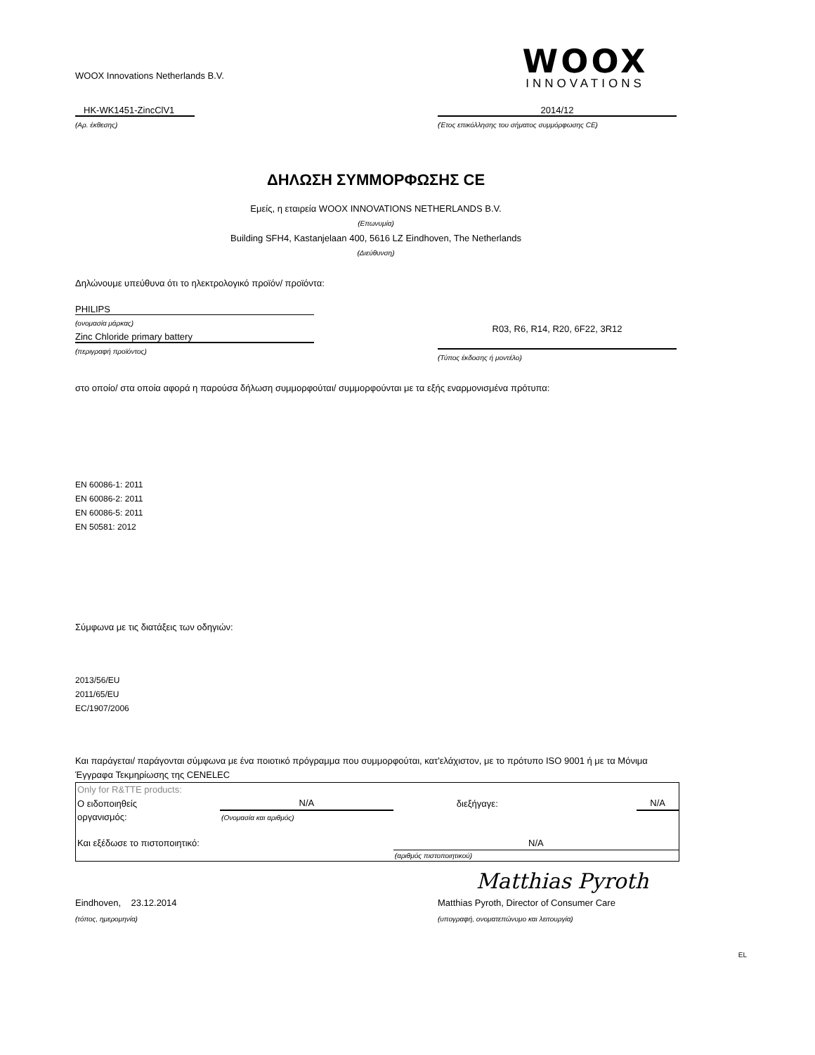WOOX Innovations Netherlands B.V.
WOOX
INNOVATIONS
HK-WK1451-ZincClV1
(Αρ. έκθεσης)
2014/12
(Έτος επικόλλησης του σήματος συμμόρφωσης CE)
ΔΗΛΩΣΗ ΣΥΜΜΟΡΦΩΣΗΣ CE
Εμείς, η εταιρεία WOOX INNOVATIONS NETHERLANDS B.V.
(Επωνυμία)
Building SFH4, Kastanjelaan 400, 5616 LZ Eindhoven, The Netherlands
(Διεύθυνση)
Δηλώνουμε υπεύθυνα ότι το ηλεκτρολογικό προϊόν/ προϊόντα:
PHILIPS
(ονομασία μάρκας)
Zinc Chloride primary battery
(περιγραφή προϊόντος)
R03, R6, R14, R20, 6F22, 3R12
(Τύπος έκδοσης ή μοντέλο)
στο οποίο/ στα οποία αφορά η παρούσα δήλωση συμμορφούται/ συμμορφούνται με τα εξής εναρμονισμένα πρότυπα:
EN 60086-1: 2011
EN 60086-2: 2011
EN 60086-5: 2011
EN 50581: 2012
Σύμφωνα με τις διατάξεις των οδηγιών:
2013/56/EU
2011/65/EU
EC/1907/2006
Και παράγεται/ παράγονται σύμφωνα με ένα ποιοτικό πρόγραμμα που συμμορφούται, κατ'ελάχιστον, με το πρότυπο ISO 9001 ή με τα Μόνιμα Έγγραφα Τεκμηρίωσης της CENELEC
| Only for R&TTE products: | | | |
| Ο ειδοποιηθείς | N/A | διεξήγαγε: | N/A |
| οργανισμός: | (Ονομασία και αριθμός) | | |
| Και εξέδωσε το πιστοποιητικό: | | N/A | |
| | | (αριθμός πιστοποιητικού) | |
Matthias Pyroth
Eindhoven, 23.12.2014
(τόπος, ημερομηνία)
Matthias Pyroth, Director of Consumer Care
(υπογραφή, ονοματεπώνυμο και λειτουργία)
EL